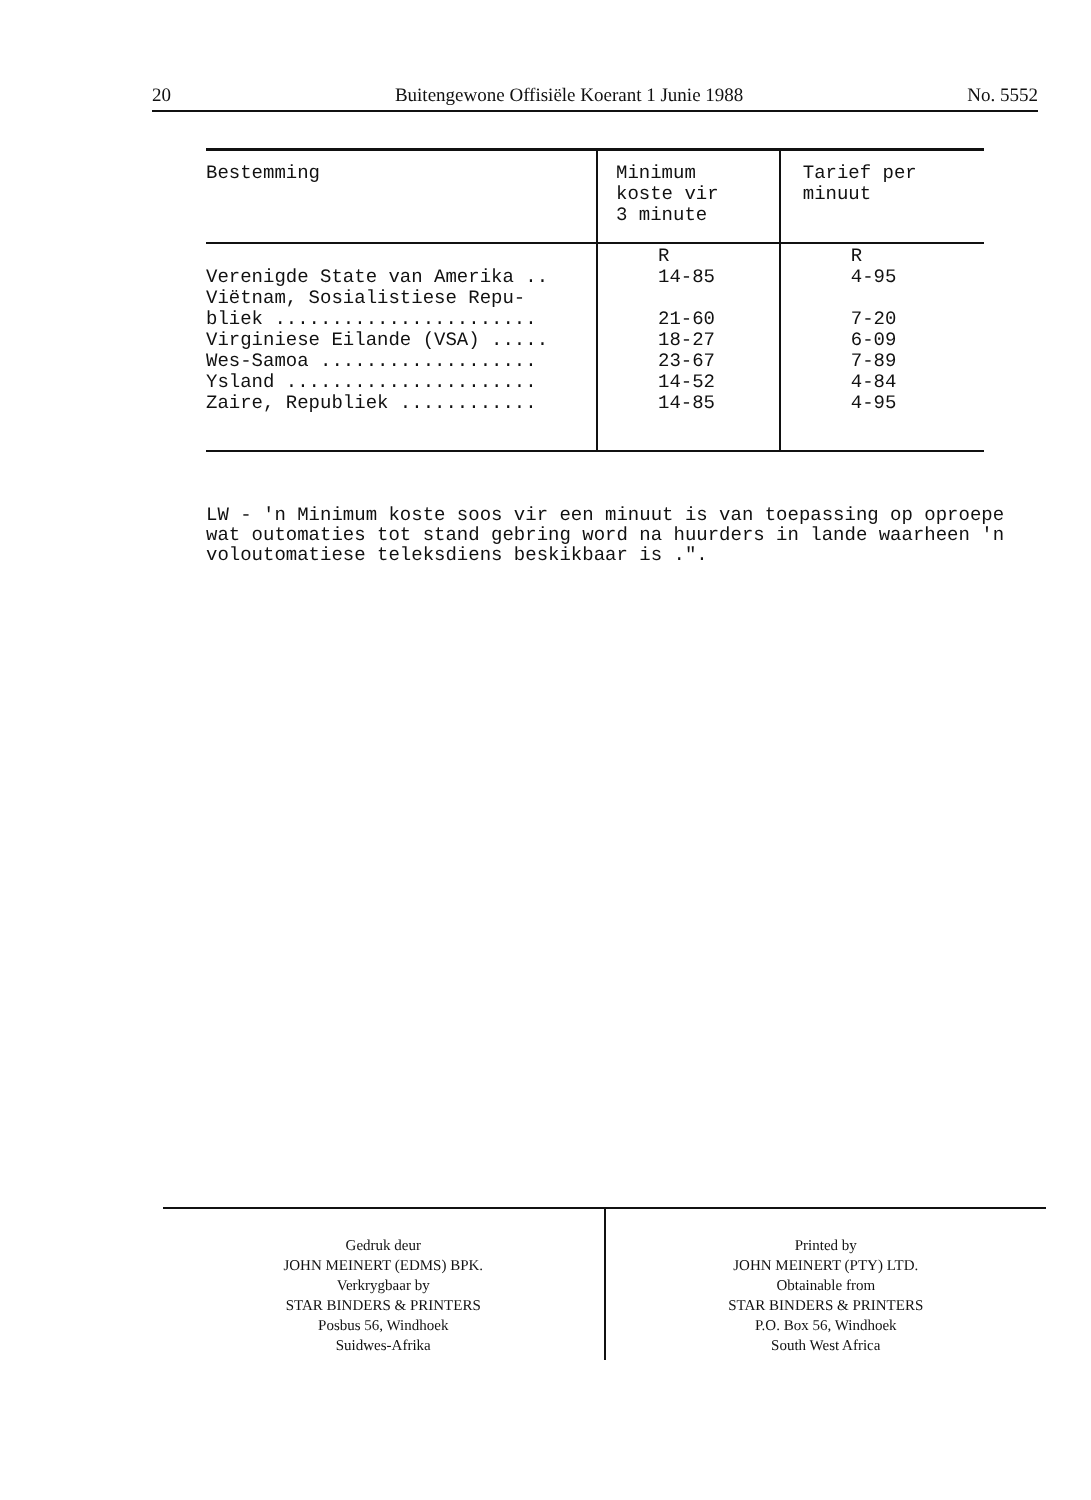20 Buitengewone Offisiële Koerant 1 Junie 1988 No. 5552
| Bestemming | Minimum koste vir 3 minute | Tarief per minuut |
| --- | --- | --- |
| Verenigde State van Amerika .. Viëtnam, Sosialistiese Repu- bliek ....................... Virginiese Eilande (VSA) ..... Wes-Samoa ................... Ysland ...................... Zaire, Republiek ............ | R 14-85 21-60 18-27 23-67 14-52 14-85 | R 4-95 7-20 6-09 7-89 4-84 4-95 |
LW - 'n Minimum koste soos vir een minuut is van toepassing op oproepe wat outomaties tot stand gebring word na huurders in lande waarheen 'n voloutomatiese teleksdiens beskikbaar is .".
Gedruk deur
JOHN MEINERT (EDMS) BPK.
Verkrygbaar by
STAR BINDERS & PRINTERS
Posbus 56, Windhoek
Suidwes-Afrika
Printed by
JOHN MEINERT (PTY) LTD.
Obtainable from
STAR BINDERS & PRINTERS
P.O. Box 56, Windhoek
South West Africa